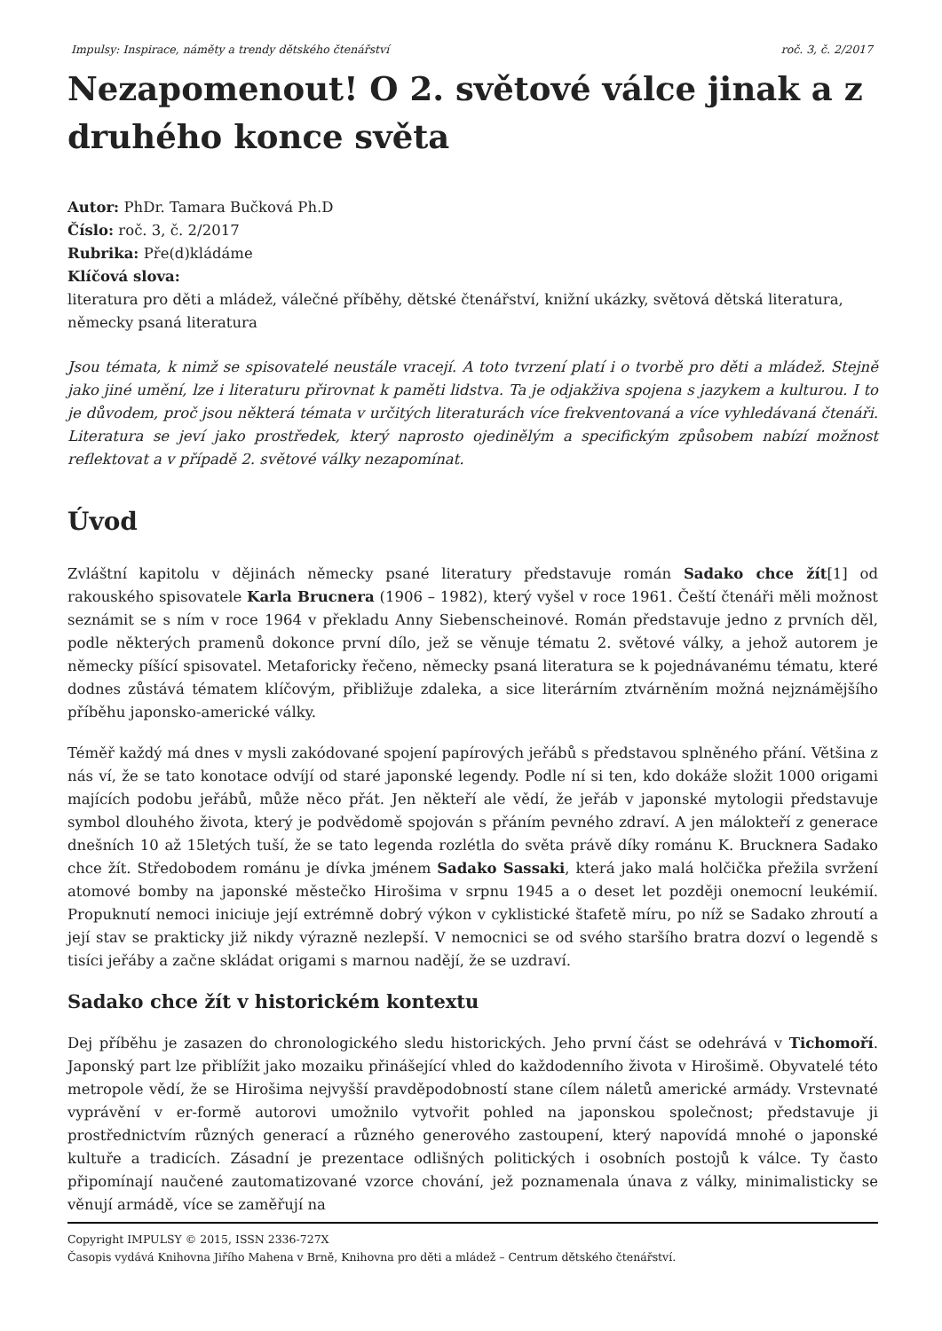Impulsy: Inspirace, náměty a trendy dětského čtenářství roč. 3, č. 2/2017
Nezapomenout! O 2. světové válce jinak a z druhého konce světa
Autor: PhDr. Tamara Bučková Ph.D
Číslo: roč. 3, č. 2/2017
Rubrika: Pře(d)kládáme
Klíčová slova:
literatura pro děti a mládež, válečné příběhy, dětské čtenářství, knižní ukázky, světová dětská literatura, německy psaná literatura
Jsou témata, k nimž se spisovatelé neustále vracejí. A toto tvrzení platí i o tvorbě pro děti a mládež. Stejně jako jiné umění, lze i literaturu přirovnat k paměti lidstva. Ta je odjakživa spojena s jazykem a kulturou. I to je důvodem, proč jsou některá témata v určitých literaturách více frekventovaná a více vyhledávaná čtenáři. Literatura se jeví jako prostředek, který naprosto ojedinělým a specifickým způsobem nabízí možnost reflektovat a v případě 2. světové války nezapomínat.
Úvod
Zvláštní kapitolu v dějinách německy psané literatury představuje román Sadako chce žít[1] od rakouského spisovatele Karla Brucnera (1906 – 1982), který vyšel v roce 1961. Čeští čtenáři měli možnost seznámit se s ním v roce 1964 v překladu Anny Siebenscheinové. Román představuje jedno z prvních děl, podle některých pramenů dokonce první dílo, jež se věnuje tématu 2. světové války, a jehož autorem je německy píšící spisovatel. Metaforicky řečeno, německy psaná literatura se k pojednávanému tématu, které dodnes zůstává tématem klíčovým, přibližuje zdaleka, a sice literárním ztvárněním možná nejznámějšího příběhu japonsko-americké války.
Téměř každý má dnes v mysli zakódované spojení papírových jeřábů s představou splněného přání. Většina z nás ví, že se tato konotace odvíjí od staré japonské legendy. Podle ní si ten, kdo dokáže složit 1000 origami majících podobu jeřábů, může něco přát. Jen někteří ale vědí, že jeřáb v japonské mytologii představuje symbol dlouhého života, který je podvědomě spojován s přáním pevného zdraví. A jen málokteří z generace dnešních 10 až 15letých tuší, že se tato legenda rozlétla do světa právě díky románu K. Brucknera Sadako chce žít. Středobodem románu je dívka jménem Sadako Sassaki, která jako malá holčička přežila svržení atomové bomby na japonské městečko Hirošima v srpnu 1945 a o deset let později onemocní leukémií. Propuknutí nemoci iniciuje její extrémně dobrý výkon v cyklistické štafetě míru, po níž se Sadako zhroutí a její stav se prakticky již nikdy výrazně nezlepší. V nemocnici se od svého staršího bratra dozví o legendě s tisíci jeřáby a začne skládat origami s marnou nadějí, že se uzdraví.
Sadako chce žít v historickém kontextu
Dej příběhu je zasazen do chronologického sledu historických. Jeho první část se odehrává v Tichomoří. Japonský part lze přiblížit jako mozaiku přinášející vhled do každodenního života v Hirošimě. Obyvatelé této metropole vědí, že se Hirošima nejvyšší pravděpodobností stane cílem náletů americké armády. Vrstevnaté vyprávění v er-formě autorovi umožnilo vytvořit pohled na japonskou společnost; představuje ji prostřednictvím různých generací a různého generového zastoupení, který napovídá mnohé o japonské kultuře a tradicích. Zásadní je prezentace odlišných politických i osobních postojů k válce. Ty často připomínají naučené zautomatizované vzorce chování, jež poznamenala únava z války, minimalisticky se věnují armádě, více se zaměřují na
Copyright IMPULSY © 2015, ISSN 2336-727X
Časopis vydává Knihovna Jiřího Mahena v Brně, Knihovna pro děti a mládež – Centrum dětského čtenářství.